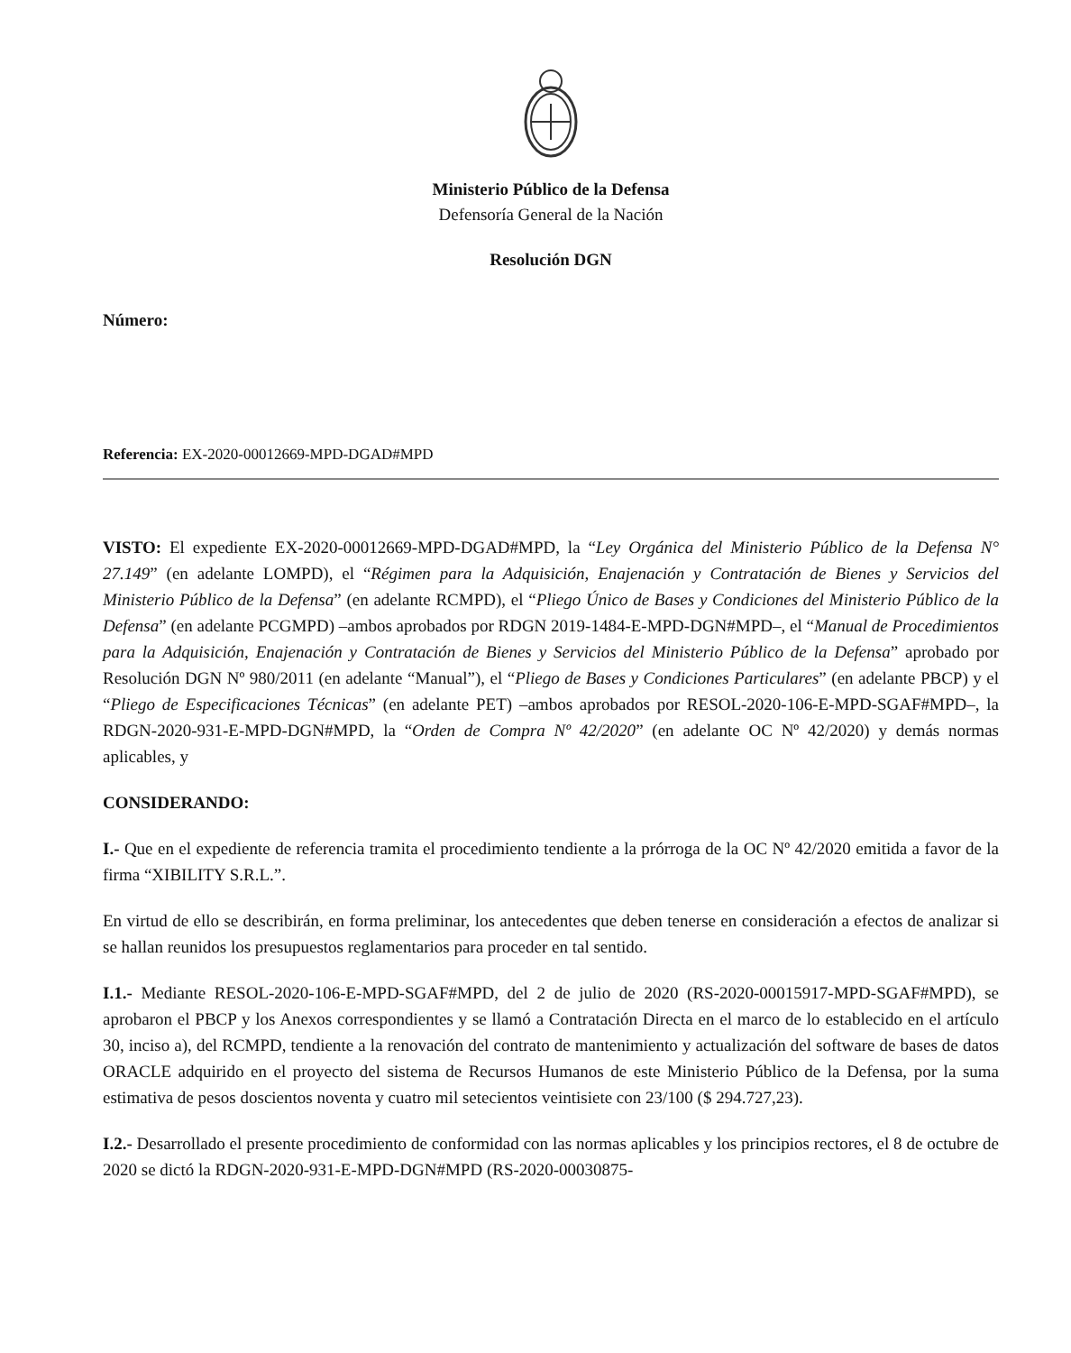Ministerio Público de la Defensa
Defensoría General de la Nación
Resolución DGN
Número:
Referencia: EX-2020-00012669-MPD-DGAD#MPD
VISTO: El expediente EX-2020-00012669-MPD-DGAD#MPD, la “Ley Orgánica del Ministerio Público de la Defensa N° 27.149” (en adelante LOMPD), el “Régimen para la Adquisición, Enajenación y Contratación de Bienes y Servicios del Ministerio Público de la Defensa” (en adelante RCMPD), el “Pliego Único de Bases y Condiciones del Ministerio Público de la Defensa” (en adelante PCGMPD) –ambos aprobados por RDGN 2019-1484-E-MPD-DGN#MPD–, el “Manual de Procedimientos para la Adquisición, Enajenación y Contratación de Bienes y Servicios del Ministerio Público de la Defensa” aprobado por Resolución DGN Nº 980/2011 (en adelante “Manual”), el “Pliego de Bases y Condiciones Particulares” (en adelante PBCP) y el “Pliego de Especificaciones Técnicas” (en adelante PET) –ambos aprobados por RESOL-2020-106-E-MPD-SGAF#MPD–, la RDGN-2020-931-E-MPD-DGN#MPD, la “Orden de Compra Nº 42/2020” (en adelante OC Nº 42/2020) y demás normas aplicables, y
CONSIDERANDO:
I.- Que en el expediente de referencia tramita el procedimiento tendiente a la prórroga de la OC Nº 42/2020 emitida a favor de la firma “XIBILITY S.R.L.”.
En virtud de ello se describirán, en forma preliminar, los antecedentes que deben tenerse en consideración a efectos de analizar si se hallan reunidos los presupuestos reglamentarios para proceder en tal sentido.
I.1.- Mediante RESOL-2020-106-E-MPD-SGAF#MPD, del 2 de julio de 2020 (RS-2020-00015917-MPD-SGAF#MPD), se aprobaron el PBCP y los Anexos correspondientes y se llamó a Contratación Directa en el marco de lo establecido en el artículo 30, inciso a), del RCMPD, tendiente a la renovación del contrato de mantenimiento y actualización del software de bases de datos ORACLE adquirido en el proyecto del sistema de Recursos Humanos de este Ministerio Público de la Defensa, por la suma estimativa de pesos doscientos noventa y cuatro mil setecientos veintisiete con 23/100 ($ 294.727,23).
I.2.- Desarrollado el presente procedimiento de conformidad con las normas aplicables y los principios rectores, el 8 de octubre de 2020 se dictó la RDGN-2020-931-E-MPD-DGN#MPD (RS-2020-00030875-